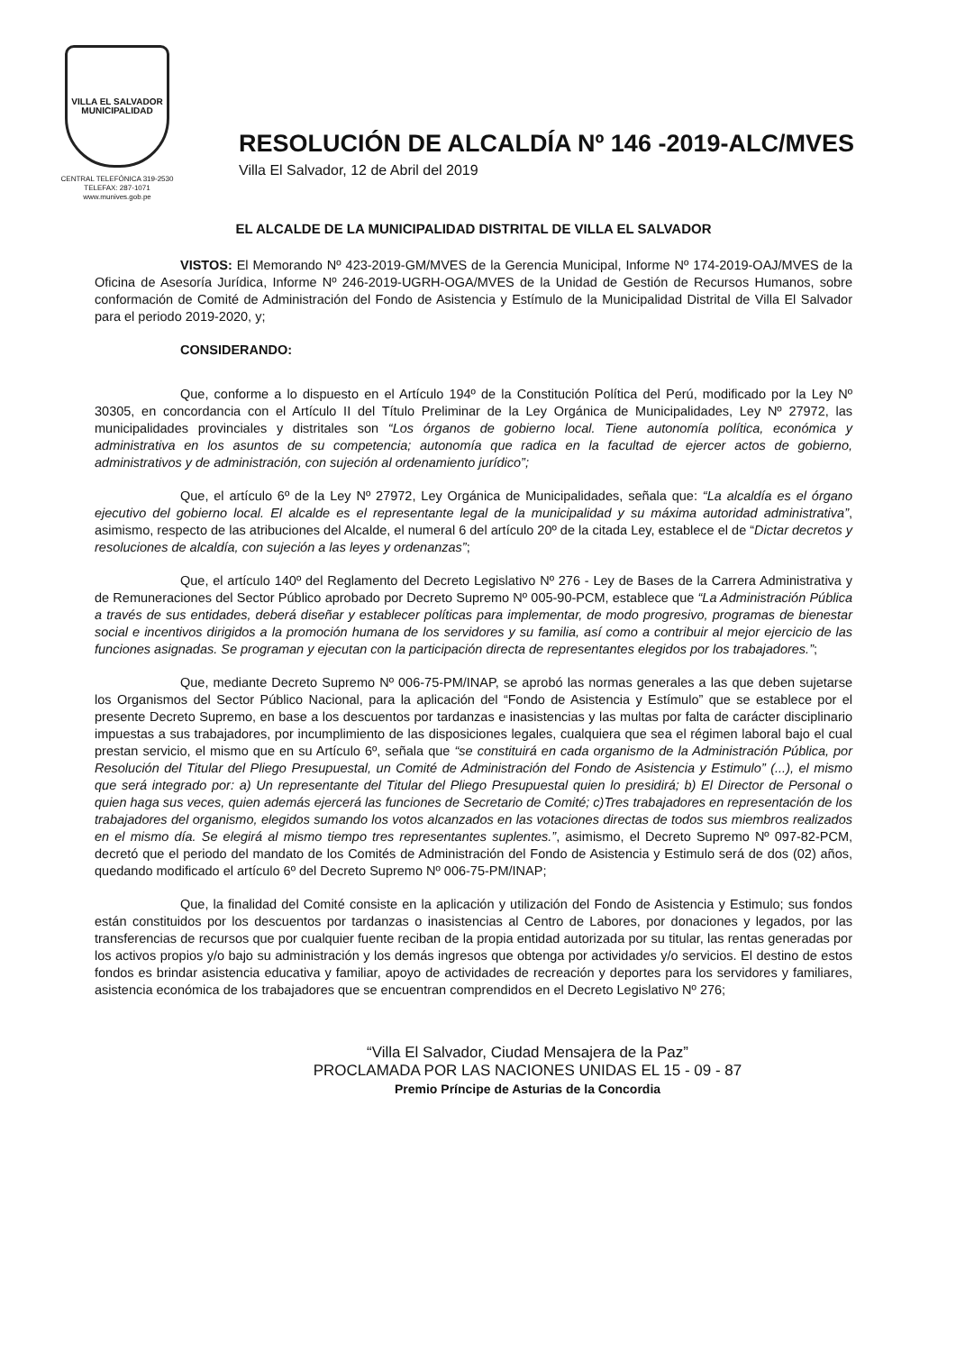VILLA EL SALVADOR
MUNICIPALIDAD
CENTRAL TELEFÓNICA 319-2530
TELEFAX: 287-1071
www.munives.gob.pe
RESOLUCIÓN DE ALCALDÍA Nº 146 -2019-ALC/MVES
Villa El Salvador, 12 de Abril del 2019
EL ALCALDE DE LA MUNICIPALIDAD DISTRITAL DE VILLA EL SALVADOR
VISTOS: El Memorando Nº 423-2019-GM/MVES de la Gerencia Municipal, Informe Nº 174-2019-OAJ/MVES de la Oficina de Asesoría Jurídica, Informe Nº 246-2019-UGRH-OGA/MVES de la Unidad de Gestión de Recursos Humanos, sobre conformación de Comité de Administración del Fondo de Asistencia y Estímulo de la Municipalidad Distrital de Villa El Salvador para el periodo 2019-2020, y;
CONSIDERANDO:
Que, conforme a lo dispuesto en el Artículo 194º de la Constitución Política del Perú, modificado por la Ley Nº 30305, en concordancia con el Artículo II del Título Preliminar de la Ley Orgánica de Municipalidades, Ley Nº 27972, las municipalidades provinciales y distritales son “Los órganos de gobierno local. Tiene autonomía política, económica y administrativa en los asuntos de su competencia; autonomía que radica en la facultad de ejercer actos de gobierno, administrativos y de administración, con sujeción al ordenamiento jurídico”;
Que, el artículo 6º de la Ley Nº 27972, Ley Orgánica de Municipalidades, señala que: “La alcaldía es el órgano ejecutivo del gobierno local. El alcalde es el representante legal de la municipalidad y su máxima autoridad administrativa”, asimismo, respecto de las atribuciones del Alcalde, el numeral 6 del artículo 20º de la citada Ley, establece el de “Dictar decretos y resoluciones de alcaldía, con sujeción a las leyes y ordenanzas”;
Que, el artículo 140º del Reglamento del Decreto Legislativo Nº 276 - Ley de Bases de la Carrera Administrativa y de Remuneraciones del Sector Público aprobado por Decreto Supremo Nº 005-90-PCM, establece que “La Administración Pública a través de sus entidades, deberá diseñar y establecer políticas para implementar, de modo progresivo, programas de bienestar social e incentivos dirigidos a la promoción humana de los servidores y su familia, así como a contribuir al mejor ejercicio de las funciones asignadas. Se programan y ejecutan con la participación directa de representantes elegidos por los trabajadores.”;
Que, mediante Decreto Supremo Nº 006-75-PM/INAP, se aprobó las normas generales a las que deben sujetarse los Organismos del Sector Público Nacional, para la aplicación del “Fondo de Asistencia y Estímulo” que se establece por el presente Decreto Supremo, en base a los descuentos por tardanzas e inasistencias y las multas por falta de carácter disciplinario impuestas a sus trabajadores, por incumplimiento de las disposiciones legales, cualquiera que sea el régimen laboral bajo el cual prestan servicio, el mismo que en su Artículo 6º, señala que “se constituirá en cada organismo de la Administración Pública, por Resolución del Titular del Pliego Presupuestal, un Comité de Administración del Fondo de Asistencia y Estimulo” (...), el mismo que será integrado por: a) Un representante del Titular del Pliego Presupuestal quien lo presidirá; b) El Director de Personal o quien haga sus veces, quien además ejercerá las funciones de Secretario de Comité; c)Tres trabajadores en representación de los trabajadores del organismo, elegidos sumando los votos alcanzados en las votaciones directas de todos sus miembros realizados en el mismo día. Se elegirá al mismo tiempo tres representantes suplentes.”, asimismo, el Decreto Supremo Nº 097-82-PCM, decretó que el periodo del mandato de los Comités de Administración del Fondo de Asistencia y Estimulo será de dos (02) años, quedando modificado el artículo 6º del Decreto Supremo Nº 006-75-PM/INAP;
Que, la finalidad del Comité consiste en la aplicación y utilización del Fondo de Asistencia y Estimulo; sus fondos están constituidos por los descuentos por tardanzas o inasistencias al Centro de Labores, por donaciones y legados, por las transferencias de recursos que por cualquier fuente reciban de la propia entidad autorizada por su titular, las rentas generadas por los activos propios y/o bajo su administración y los demás ingresos que obtenga por actividades y/o servicios. El destino de estos fondos es brindar asistencia educativa y familiar, apoyo de actividades de recreación y deportes para los servidores y familiares, asistencia económica de los trabajadores que se encuentran comprendidos en el Decreto Legislativo Nº 276;
“Villa El Salvador, Ciudad Mensajera de la Paz”
PROCLAMADA POR LAS NACIONES UNIDAS EL 15 - 09 - 87
Premio Príncipe de Asturias de la Concordia